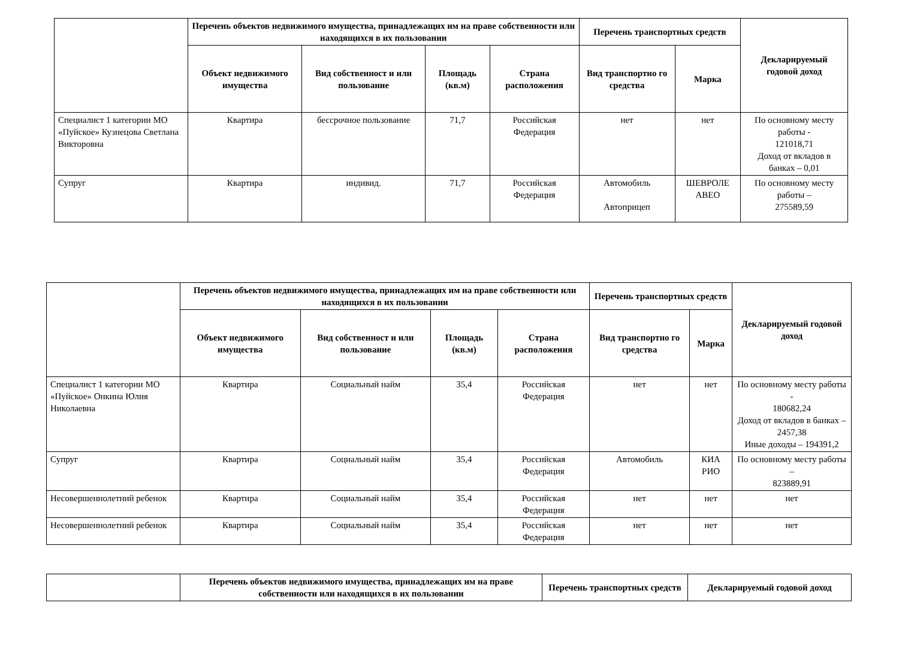| | Перечень объектов недвижимого имущества, принадлежащих им на праве собственности или находящихся в их пользовании | | | | Перечень транспортных средств | | Декларируемый годовой доход |
| --- | --- | --- | --- | --- | --- | --- | --- |
| | Объект недвижимого имущества | Вид собственност и или пользование | Площадь (кв.м) | Страна расположения | Вид транспортно го средства | Марка | |
| Специалист 1 категории МО «Пуйское» Кузнецова Светлана Викторовна | Квартира | бессрочное пользование | 71,7 | Российская Федерация | нет | нет | По основному месту работы - 121018,71 Доход от вкладов в банках – 0,01 |
| Супруг | Квартира | индивид. | 71,7 | Российская Федерация | Автомобиль Автоприцеп | ШЕВРОЛЕ АВЕО | По основному месту работы – 275589,59 |
| | Перечень объектов недвижимого имущества, принадлежащих им на праве собственности или находящихся в их пользовании | | | | Перечень транспортных средств | | Декларируемый годовой доход |
| --- | --- | --- | --- | --- | --- | --- | --- |
| | Объект недвижимого имущества | Вид собственност и или пользование | Площадь (кв.м) | Страна расположения | Вид транспортно го средства | Марка | |
| Специалист 1 категории МО «Пуйское» Онкина Юлия Николаевна | Квартира | Социальный найм | 35,4 | Российская Федерация | нет | нет | По основному месту работы - 180682,24 Доход от вкладов в банках – 2457,38 Иные доходы – 194391,2 |
| Супруг | Квартира | Социальный найм | 35,4 | Российская Федерация | Автомобиль | КИА РИО | По основному месту работы – 823889,91 |
| Несовершеннолетний ребенок | Квартира | Социальный найм | 35,4 | Российская Федерация | нет | нет | нет |
| Несовершеннолетний ребенок | Квартира | Социальный найм | 35,4 | Российская Федерация | нет | нет | нет |
| | Перечень объектов недвижимого имущества, принадлежащих им на праве собственности или находящихся в их пользовании | Перечень транспортных средств | Декларируемый годовой доход |
| --- | --- | --- | --- |